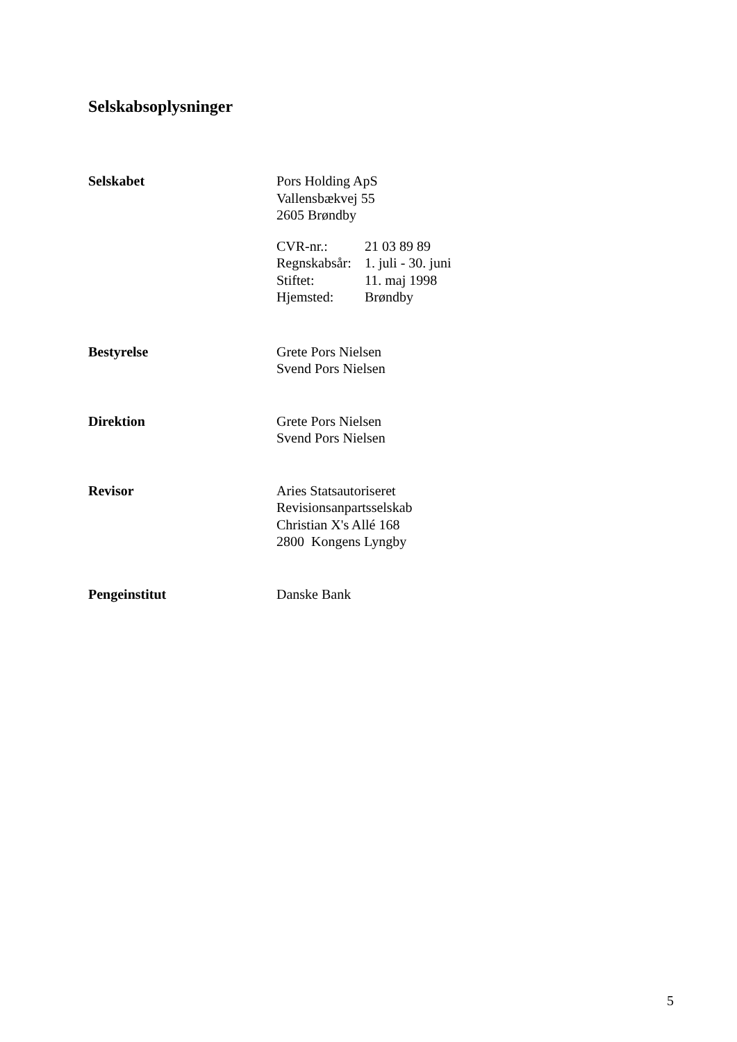Selskabsoplysninger
Selskabet Pors Holding ApS
Vallensbækvej 55
2605 Brøndby
| CVR-nr.: | 21 03 89 89 |
| Regnskabsår: | 1. juli - 30. juni |
| Stiftet: | 11. maj 1998 |
| Hjemsted: | Brøndby |
Bestyrelse Grete Pors Nielsen
Svend Pors Nielsen
Direktion Grete Pors Nielsen
Svend Pors Nielsen
Revisor Aries Statsautoriseret
Revisionsanpartsselskab
Christian X's Allé 168
2800 Kongens Lyngby
Pengeinstitut Danske Bank
5